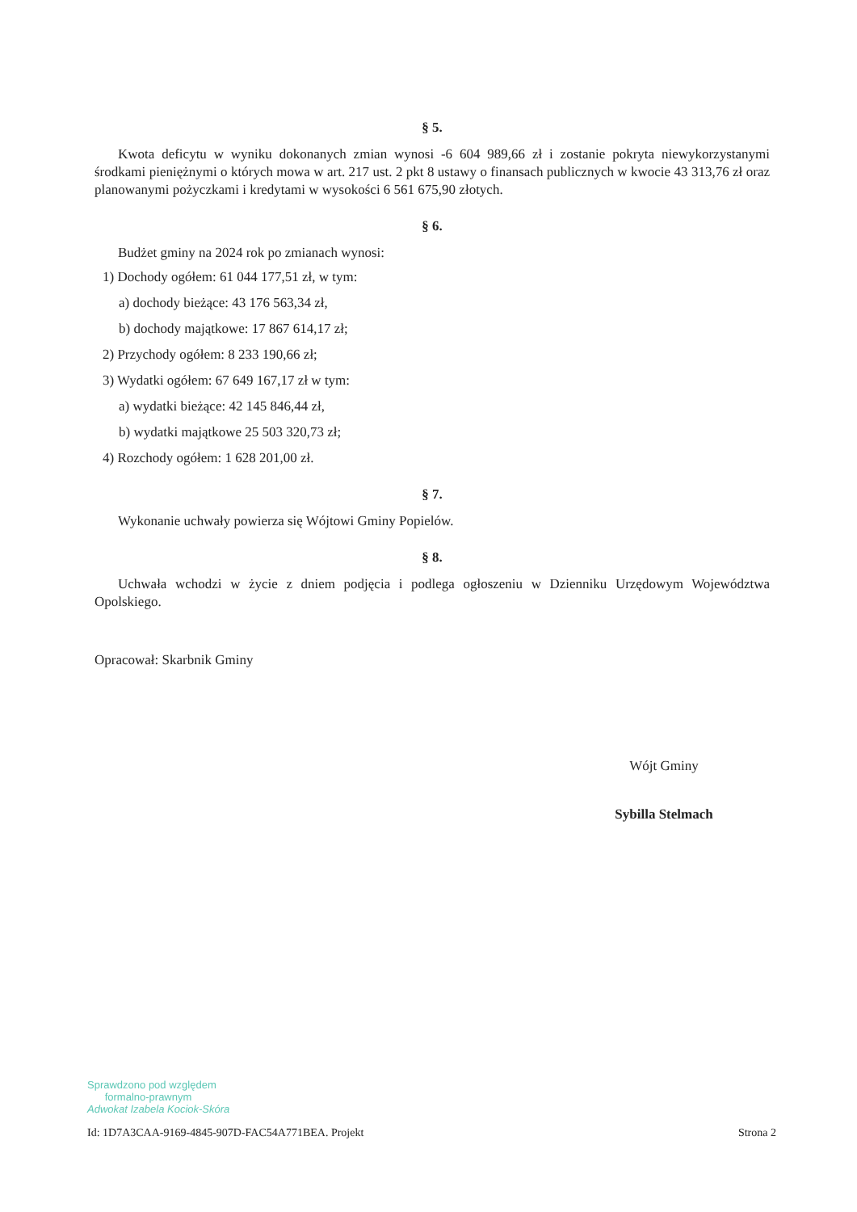§ 5.
Kwota deficytu w wyniku dokonanych zmian wynosi -6 604 989,66 zł i zostanie pokryta niewykorzystanymi środkami pieniężnymi o których mowa w art. 217 ust. 2 pkt 8 ustawy o finansach publicznych w kwocie 43 313,76 zł oraz planowanymi pożyczkami i kredytami w wysokości 6 561 675,90 złotych.
§ 6.
Budżet gminy na 2024 rok po zmianach wynosi:
1) Dochody ogółem: 61 044 177,51 zł, w tym:
a) dochody bieżące: 43 176 563,34 zł,
b) dochody majątkowe: 17 867 614,17 zł;
2) Przychody ogółem: 8 233 190,66 zł;
3) Wydatki ogółem: 67 649 167,17 zł w tym:
a) wydatki bieżące: 42 145 846,44 zł,
b) wydatki majątkowe 25 503 320,73 zł;
4) Rozchody ogółem: 1 628 201,00 zł.
§ 7.
Wykonanie uchwały powierza się Wójtowi Gminy Popielów.
§ 8.
Uchwała wchodzi w życie z dniem podjęcia i podlega ogłoszeniu w Dzienniku Urzędowym Województwa Opolskiego.
Opracował: Skarbnik Gminy
Wójt Gminy
Sybilla Stelmach
Sprawdzono pod względem
formalno-prawnym
Adwokat Izabela Kociok-Skóra
Id: 1D7A3CAA-9169-4845-907D-FAC54A771BEA. Projekt Strona 2